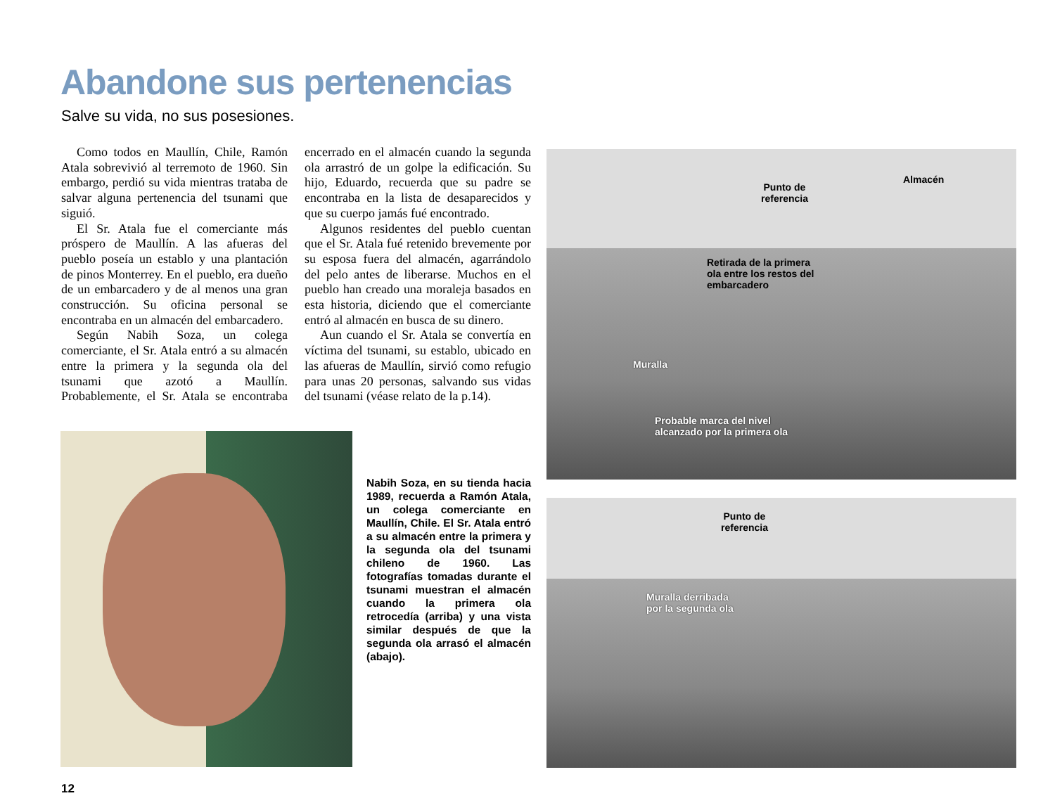Abandone sus pertenencias
Salve su vida, no sus posesiones.
Como todos en Maullín, Chile, Ramón Atala sobrevivió al terremoto de 1960. Sin embargo, perdió su vida mientras trataba de salvar alguna pertenencia del tsunami que siguió.
El Sr. Atala fue el comerciante más próspero de Maullín. A las afueras del pueblo poseía un establo y una plantación de pinos Monterrey. En el pueblo, era dueño de un embarcadero y de al menos una gran construcción. Su oficina personal se encontraba en un almacén del embarcadero.
Según Nabih Soza, un colega comerciante, el Sr. Atala entró a su almacén entre la primera y la segunda ola del tsunami que azotó a Maullín. Probablemente, el Sr. Atala se encontraba encerrado en el almacén cuando la segunda ola arrastró de un golpe la edificación. Su hijo, Eduardo, recuerda que su padre se encontraba en la lista de desaparecidos y que su cuerpo jamás fué encontrado.
Algunos residentes del pueblo cuentan que el Sr. Atala fué retenido brevemente por su esposa fuera del almacén, agarrándolo del pelo antes de liberarse. Muchos en el pueblo han creado una moraleja basados en esta historia, diciendo que el comerciante entró al almacén en busca de su dinero.
Aun cuando el Sr. Atala se convertía en víctima del tsunami, su establo, ubicado en las afueras de Maullín, sirvió como refugio para unas 20 personas, salvando sus vidas del tsunami (véase relato de la p.14).
Nabih Soza, en su tienda hacia 1989, recuerda a Ramón Atala, un colega comerciante en Maullín, Chile. El Sr. Atala entró a su almacén entre la primera y la segunda ola del tsunami chileno de 1960. Las fotografías tomadas durante el tsunami muestran el almacén cuando la primera ola retrocedía (arriba) y una vista similar después de que la segunda ola arrasó el almacén (abajo).
Punto de
referencia
Almacén
Retirada de la primera
ola entre los restos del
embarcadero
Muralla
Probable marca del nivel
alcanzado por la primera ola
Punto de
referencia
Muralla derribada
por la segunda ola
12